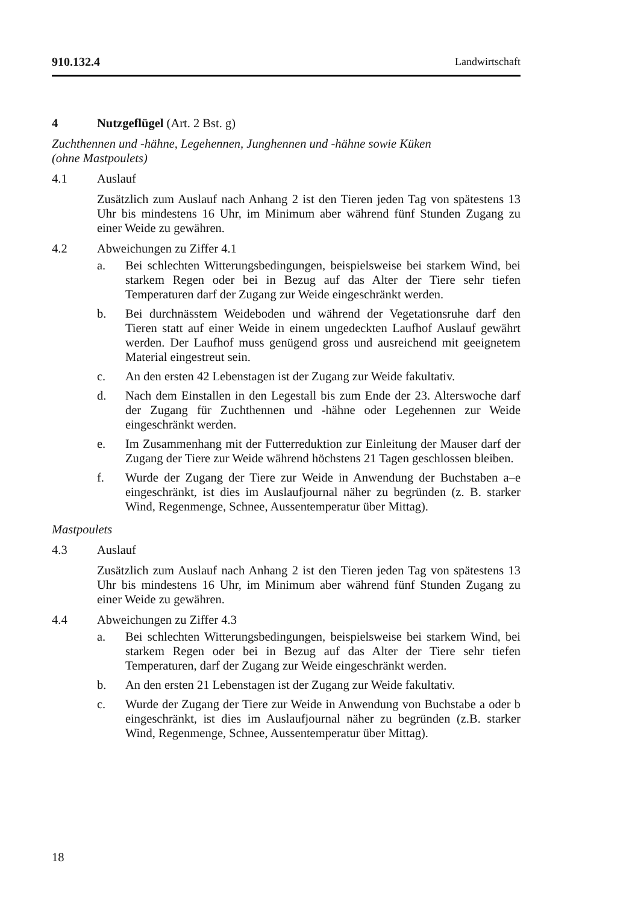910.132.4 Landwirtschaft
4 Nutzgeflügel (Art. 2 Bst. g)
Zuchthennen und -hähne, Legehennen, Junghennen und -hähne sowie Küken
(ohne Mastpoulets)
4.1 Auslauf
Zusätzlich zum Auslauf nach Anhang 2 ist den Tieren jeden Tag von spätestens 13 Uhr bis mindestens 16 Uhr, im Minimum aber während fünf Stunden Zugang zu einer Weide zu gewähren.
4.2 Abweichungen zu Ziffer 4.1
a. Bei schlechten Witterungsbedingungen, beispielsweise bei starkem Wind, bei starkem Regen oder bei in Bezug auf das Alter der Tiere sehr tiefen Temperaturen darf der Zugang zur Weide eingeschränkt werden.
b. Bei durchnässtem Weideboden und während der Vegetationsruhe darf den Tieren statt auf einer Weide in einem ungedeckten Laufhof Auslauf gewährt werden. Der Laufhof muss genügend gross und ausreichend mit geeignetem Material eingestreut sein.
c. An den ersten 42 Lebenstagen ist der Zugang zur Weide fakultativ.
d. Nach dem Einstallen in den Legestall bis zum Ende der 23. Alterswoche darf der Zugang für Zuchthennen und -hähne oder Legehennen zur Weide eingeschränkt werden.
e. Im Zusammenhang mit der Futterreduktion zur Einleitung der Mauser darf der Zugang der Tiere zur Weide während höchstens 21 Tagen geschlossen bleiben.
f. Wurde der Zugang der Tiere zur Weide in Anwendung der Buchstaben a–e eingeschränkt, ist dies im Auslaufjournal näher zu begründen (z. B. starker Wind, Regenmenge, Schnee, Aussentemperatur über Mittag).
Mastpoulets
4.3 Auslauf
Zusätzlich zum Auslauf nach Anhang 2 ist den Tieren jeden Tag von spätestens 13 Uhr bis mindestens 16 Uhr, im Minimum aber während fünf Stunden Zugang zu einer Weide zu gewähren.
4.4 Abweichungen zu Ziffer 4.3
a. Bei schlechten Witterungsbedingungen, beispielsweise bei starkem Wind, bei starkem Regen oder bei in Bezug auf das Alter der Tiere sehr tiefen Temperaturen, darf der Zugang zur Weide eingeschränkt werden.
b. An den ersten 21 Lebenstagen ist der Zugang zur Weide fakultativ.
c. Wurde der Zugang der Tiere zur Weide in Anwendung von Buchstabe a oder b eingeschränkt, ist dies im Auslaufjournal näher zu begründen (z.B. starker Wind, Regenmenge, Schnee, Aussentemperatur über Mittag).
18